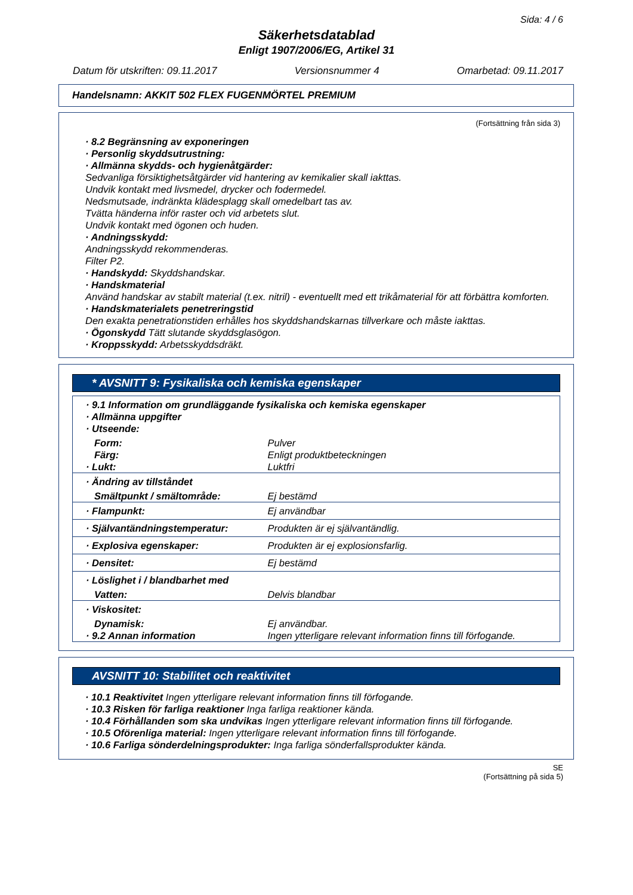Sida: 4 / 6
Säkerhetsdatablad
Enligt 1907/2006/EG, Artikel 31
Datum för utskriften: 09.11.2017 Versionsnummer 4 Omarbetad: 09.11.2017
Handelsnamn: AKKIT 502 FLEX FUGENMÖRTEL PREMIUM
(Fortsättning från sida 3)
· 8.2 Begränsning av exponeringen
· Personlig skyddsutrustning:
· Allmänna skydds- och hygienåtgärder:
Sedvanliga försiktighetsåtgärder vid hantering av kemikalier skall iakttas.
Undvik kontakt med livsmedel, drycker och fodermedel.
Nedsmutsade, indränkta klädesplagg skall omedelbart tas av.
Tvätta händerna inför raster och vid arbetets slut.
Undvik kontakt med ögonen och huden.
· Andningsskydd:
Andningsskydd rekommenderas.
Filter P2.
· Handskydd: Skyddshandskar.
· Handskmaterial
Använd handskar av stabilt material (t.ex. nitril) - eventuellt med ett trikåmaterial för att förbättra komforten.
· Handskmaterialets penetreringstid
Den exakta penetrationstiden erhålles hos skyddshandskarnas tillverkare och måste iakttas.
· Ögonskydd Tätt slutande skyddsglasögon.
· Kroppsskydd: Arbetsskyddsdräkt.
* AVSNITT 9: Fysikaliska och kemiska egenskaper
| · 9.1 Information om grundläggande fysikaliska och kemiska egenskaper · Allmänna uppgifter · Utseende: | |
| Form: | Pulver |
| Färg: | Enligt produktbeteckningen |
| · Lukt: | Luktfri |
| · Ändring av tillståndet | |
| Smältpunkt / smältområde: | Ej bestämd |
| · Flampunkt: | Ej användbar |
| · Självantändningstemperatur: | Produkten är ej självantändlig. |
| · Explosiva egenskaper: | Produkten är ej explosionsfarlig. |
| · Densitet: | Ej bestämd |
| · Löslighet i / blandbarhet med | |
| Vatten: | Delvis blandbar |
| · Viskositet: | |
| Dynamisk: | Ej användbar. |
| · 9.2 Annan information | Ingen ytterligare relevant information finns till förfogande. |
AVSNITT 10: Stabilitet och reaktivitet
· 10.1 Reaktivitet Ingen ytterligare relevant information finns till förfogande.
· 10.3 Risken för farliga reaktioner Inga farliga reaktioner kända.
· 10.4 Förhållanden som ska undvikas Ingen ytterligare relevant information finns till förfogande.
· 10.5 Oförenliga material: Ingen ytterligare relevant information finns till förfogande.
· 10.6 Farliga sönderdelningsprodukter: Inga farliga sönderfallsprodukter kända.
SE
(Fortsättning på sida 5)